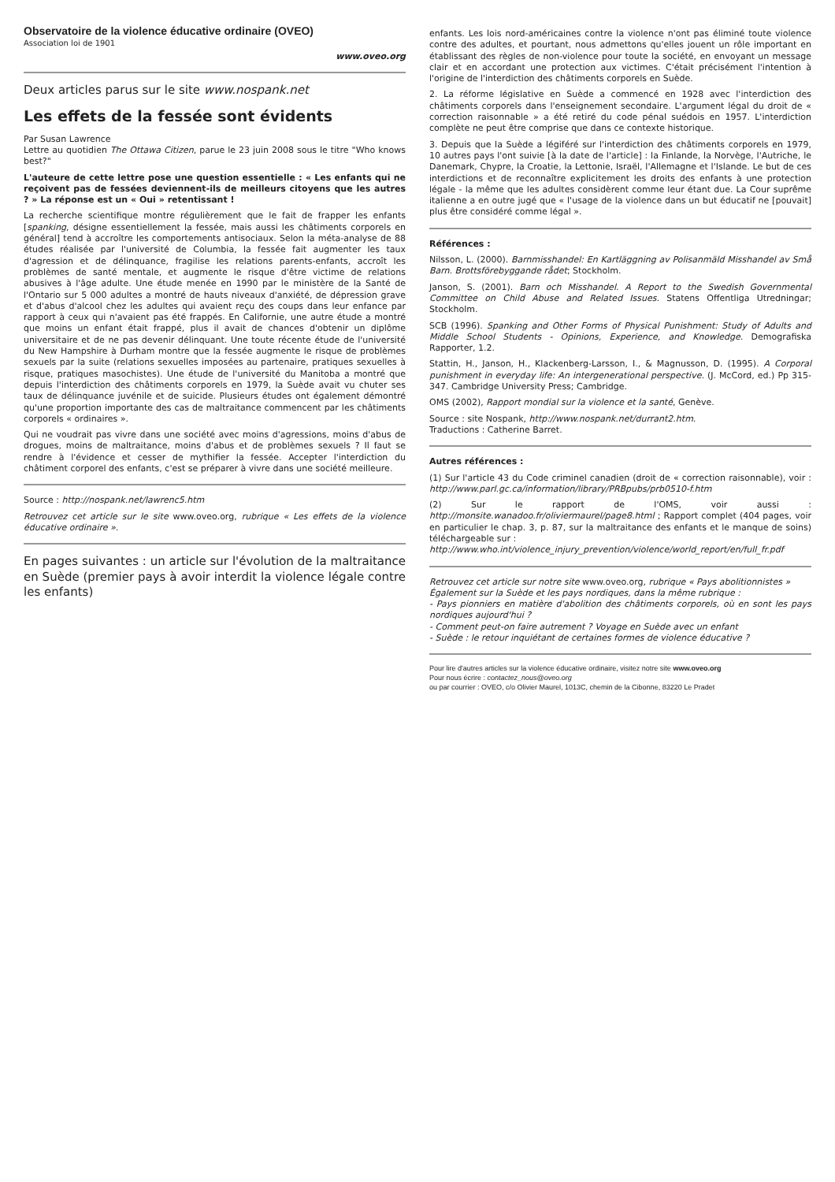Observatoire de la violence éducative ordinaire (OVEO)
Association loi de 1901
www.oveo.org
Deux articles parus sur le site www.nospank.net
Les effets de la fessée sont évidents
Par Susan Lawrence
Lettre au quotidien The Ottawa Citizen, parue le 23 juin 2008 sous le titre "Who knows best?"
L'auteure de cette lettre pose une question essentielle : « Les enfants qui ne reçoivent pas de fessées deviennent-ils de meilleurs citoyens que les autres ? » La réponse est un « Oui » retentissant !
La recherche scientifique montre régulièrement que le fait de frapper les enfants [spanking, désigne essentiellement la fessée, mais aussi les châtiments corporels en général] tend à accroître les comportements antisociaux. Selon la méta-analyse de 88 études réalisée par l'université de Columbia, la fessée fait augmenter les taux d'agression et de délinquance, fragilise les relations parents-enfants, accroît les problèmes de santé mentale, et augmente le risque d'être victime de relations abusives à l'âge adulte. Une étude menée en 1990 par le ministère de la Santé de l'Ontario sur 5 000 adultes a montré de hauts niveaux d'anxiété, de dépression grave et d'abus d'alcool chez les adultes qui avaient reçu des coups dans leur enfance par rapport à ceux qui n'avaient pas été frappés. En Californie, une autre étude a montré que moins un enfant était frappé, plus il avait de chances d'obtenir un diplôme universitaire et de ne pas devenir délinquant. Une toute récente étude de l'université du New Hampshire à Durham montre que la fessée augmente le risque de problèmes sexuels par la suite (relations sexuelles imposées au partenaire, pratiques sexuelles à risque, pratiques masochistes). Une étude de l'université du Manitoba a montré que depuis l'interdiction des châtiments corporels en 1979, la Suède avait vu chuter ses taux de délinquance juvénile et de suicide. Plusieurs études ont également démontré qu'une proportion importante des cas de maltraitance commencent par les châtiments corporels « ordinaires ».
Qui ne voudrait pas vivre dans une société avec moins d'agressions, moins d'abus de drogues, moins de maltraitance, moins d'abus et de problèmes sexuels ? Il faut se rendre à l'évidence et cesser de mythifier la fessée. Accepter l'interdiction du châtiment corporel des enfants, c'est se préparer à vivre dans une société meilleure.
Source : http://nospank.net/lawrenc5.htm
Retrouvez cet article sur le site www.oveo.org, rubrique « Les effets de la violence éducative ordinaire ».
En pages suivantes : un article sur l'évolution de la maltraitance en Suède (premier pays à avoir interdit la violence légale contre les enfants)
enfants. Les lois nord-américaines contre la violence n'ont pas éliminé toute violence contre des adultes, et pourtant, nous admettons qu'elles jouent un rôle important en établissant des règles de non-violence pour toute la société, en envoyant un message clair et en accordant une protection aux victimes. C'était précisément l'intention à l'origine de l'interdiction des châtiments corporels en Suède.
2. La réforme législative en Suède a commencé en 1928 avec l'interdiction des châtiments corporels dans l'enseignement secondaire. L'argument légal du droit de « correction raisonnable » a été retiré du code pénal suédois en 1957. L'interdiction complète ne peut être comprise que dans ce contexte historique.
3. Depuis que la Suède a légiféré sur l'interdiction des châtiments corporels en 1979, 10 autres pays l'ont suivie [à la date de l'article] : la Finlande, la Norvège, l'Autriche, le Danemark, Chypre, la Croatie, la Lettonie, Israël, l'Allemagne et l'Islande. Le but de ces interdictions et de reconnaître explicitement les droits des enfants à une protection légale - la même que les adultes considèrent comme leur étant due. La Cour suprême italienne a en outre jugé que « l'usage de la violence dans un but éducatif ne [pouvait] plus être considéré comme légal ».
Références :
Nilsson, L. (2000). Barnmisshandel: En Kartläggning av Polisanmäld Misshandel av Små Barn. Brottsförebyggande rådet; Stockholm.
Janson, S. (2001). Barn och Misshandel. A Report to the Swedish Governmental Committee on Child Abuse and Related Issues. Statens Offentliga Utredningar; Stockholm.
SCB (1996). Spanking and Other Forms of Physical Punishment: Study of Adults and Middle School Students - Opinions, Experience, and Knowledge. Demografiska Rapporter, 1.2.
Stattin, H., Janson, H., Klackenberg-Larsson, I., & Magnusson, D. (1995). A Corporal punishment in everyday life: An intergenerational perspective. (J. McCord, ed.) Pp 315-347. Cambridge University Press; Cambridge.
OMS (2002), Rapport mondial sur la violence et la santé, Genève.
Source : site Nospank, http://www.nospank.net/durrant2.htm.
Traductions : Catherine Barret.
Autres références :
(1) Sur l'article 43 du Code criminel canadien (droit de « correction raisonnable), voir : http://www.parl.gc.ca/information/library/PRBpubs/prb0510-f.htm
(2) Sur le rapport de l'OMS, voir aussi : http://monsite.wanadoo.fr/oliviermaurel/page8.html ; Rapport complet (404 pages, voir en particulier le chap. 3, p. 87, sur la maltraitance des enfants et le manque de soins) téléchargeable sur :
http://www.who.int/violence_injury_prevention/violence/world_report/en/full_fr.pdf
Retrouvez cet article sur notre site www.oveo.org, rubrique « Pays abolitionnistes »
Également sur la Suède et les pays nordiques, dans la même rubrique :
- Pays pionniers en matière d'abolition des châtiments corporels, où en sont les pays nordiques aujourd'hui ?
- Comment peut-on faire autrement ? Voyage en Suède avec un enfant
- Suède : le retour inquiétant de certaines formes de violence éducative ?
Pour lire d'autres articles sur la violence éducative ordinaire, visitez notre site www.oveo.org
Pour nous écrire : contactez_nous@oveo.org
ou par courrier : OVEO, c/o Olivier Maurel, 1013C, chemin de la Cibonne, 83220 Le Pradet